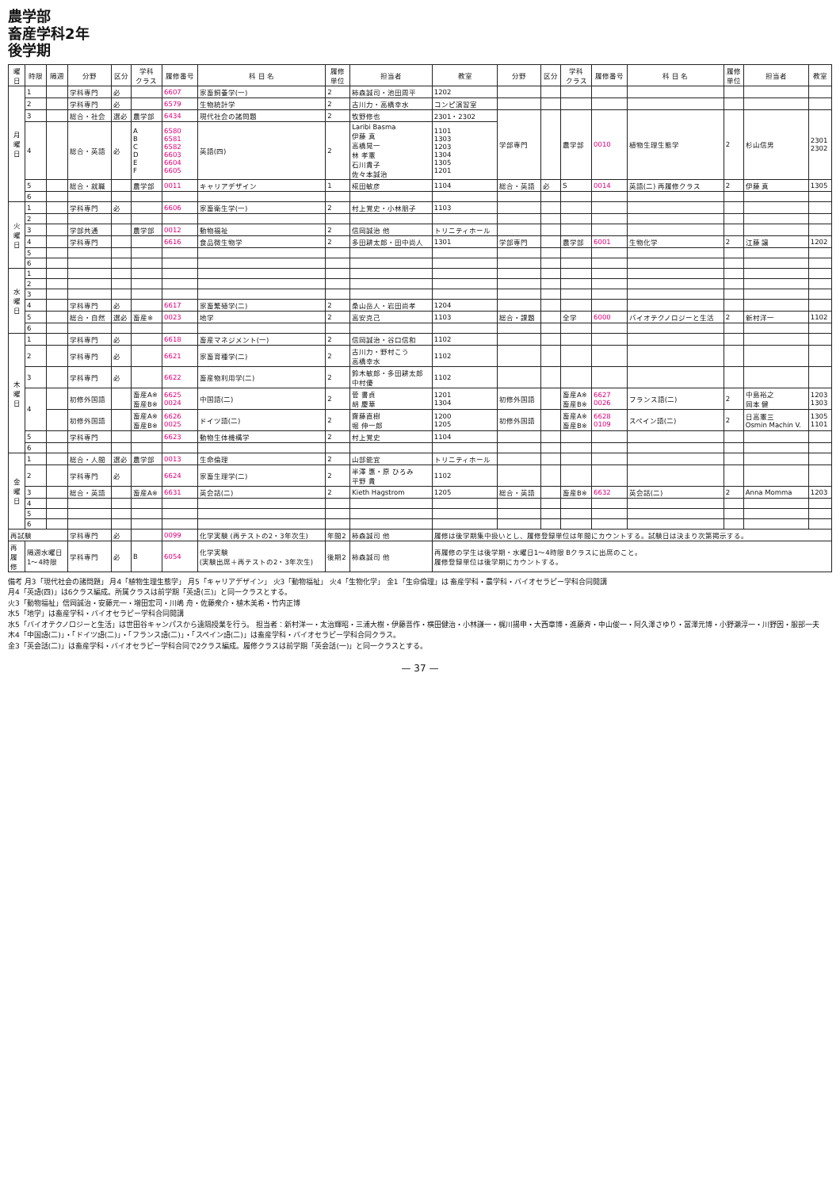農学部
畜産学科2年
後学期
| 曜日 | 時限 | 隔週 | 分野 | 区分 | 学科 クラス | 履修番号 | 科 目 名 | 履修 単位 | 担当者 | 教室 | 分野 | 区分 | 学科 クラス | 履修番号 | 科 目 名 | 履修 単位 | 担当者 | 教室 |
| --- | --- | --- | --- | --- | --- | --- | --- | --- | --- | --- | --- | --- | --- | --- | --- | --- | --- | --- |
| 月 曜 日 | 1 | | 学科専門 | 必 | | 6607 | 家畜飼養学(一) | 2 | 柿森誠司・池田周平 | 1202 | | | | | | | | |
| | 2 | | 学科専門 | 必 | | 6579 | 生物統計学 | 2 | 古川力・高橋幸水 | コンピ演習室 | | | | | | | | |
| | 3 | | 総合・社会 | 選必 | 農学部 | 6434 | 現代社会の諸問題 | 2 | 牧野修也 | 2301・2302 | 学部専門 | | 農学部 | 0010 | 植物生理生態学 | 2 | 杉山信男 | 2301 2302 |
| | 4 | | 総合・英語 | 必 | A B C D E F | 6580 6581 6582 6603 6604 6605 | 英語(四) | 2 | Laribi Basma 伊藤 真 高橋晃一 林 孝憲 石川貴子 佐々本誠治 | 1101 1303 1203 1304 1305 1201 | | | | | | | | |
| | 5 | | 総合・就職 | | 農学部 | 0011 | キャリアデザイン | 1 | 椛田敏彦 | 1104 | 総合・英語 | 必 | S | 0014 | 英語(二) 再履修クラス | 2 | 伊藤 真 | 1305 |
| | 6 | | | | | | | | | | | | | | | | | |
| 火 曜 日 | 1 | | 学科専門 | 必 | | 6606 | 家畜衛生学(一) | 2 | 村上覚史・小林朋子 | 1103 | | | | | | | | |
| | 2 | | | | | | | | | | | | | | | | | |
| | 3 | | 学部共通 | | 農学部 | 0012 | 動物福祉 | 2 | 信岡誠治 他 | トリニティホール | | | | | | | | |
| | 4 | | 学科専門 | | | 6616 | 食品微生物学 | 2 | 多田耕太郎・田中尚人 | 1301 | 学部専門 | | 農学部 | 6001 | 生物化学 | 2 | 江藤 譲 | 1202 |
| | 5 | | | | | | | | | | | | | | | | | |
| | 6 | | | | | | | | | | | | | | | | | |
| 水 曜 日 | 1 | | | | | | | | | | | | | | | | | |
| | 2 | | | | | | | | | | | | | | | | | |
| | 3 | | | | | | | | | | | | | | | | | |
| | 4 | | 学科専門 | 必 | | 6617 | 家畜繁殖学(二) | 2 | 桑山岳人・岩田尚孝 | 1204 | | | | | | | | |
| | 5 | | 総合・自然 | 選必 | 畜産※ | 0023 | 地学 | 2 | 高安克己 | 1103 | 総合・課題 | | 全学 | 6000 | バイオテクノロジーと生活 | 2 | 新村洋一 | 1102 |
| | 6 | | | | | | | | | | | | | | | | | |
| 木 曜 日 | 1 | | 学科専門 | 必 | | 6618 | 畜産マネジメント(一) | 2 | 信岡誠治・谷口信和 | 1102 | | | | | | | | |
| | 2 | | 学科専門 | 必 | | 6621 | 家畜育種学(二) | 2 | 古川力・野村こう 高橋幸水 | 1102 | | | | | | | | |
| | 3 | | 学科専門 | 必 | | 6622 | 畜産物利用学(二) | 2 | 鈴木敏郎・多田耕太郎 中村優 | 1102 | | | | | | | | |
| | 4 | | 初修外国語 | | 畜産A※ 畜産B※ | 6625 0024 | 中国語(二) | 2 | 菅 書貞 胡 慶華 | 1201 1304 | 初修外国語 | | 畜産A※ 畜産B※ | 6627 0026 | フランス語(二) | 2 | 中島裕之 岡本 健 | 1203 1303 |
| | | | 初修外国語 | | 畜産A※ 畜産B※ | 6626 0025 | ドイツ語(二) | 2 | 齋藤直樹 堀 伸一郎 | 1200 1205 | 初修外国語 | | 畜産A※ 畜産B※ | 6628 0109 | スペイン語(二) | 2 | 日高憲三 Osmin Machin V. | 1305 1101 |
| | 5 | | 学科専門 | | | 6623 | 動物生体機構学 | 2 | 村上覚史 | 1104 | | | | | | | | |
| | 6 | | | | | | | | | | | | | | | | | |
| 金 曜 日 | 1 | | 総合・人間 | 選必 | 農学部 | 0013 | 生命倫理 | 2 | 山部能宜 | トリニティホール | | | | | | | | |
| | 2 | | 学科専門 | 必 | | 6624 | 家畜生理学(二) | 2 | 半澤 惠・原 ひろみ 平野 貴 | 1102 | | | | | | | | |
| | 3 | | 総合・英語 | | 畜産A※ | 6631 | 英会話(二) | 2 | Kieth Hagstrom | 1205 | 総合・英語 | | 畜産B※ | 6632 | 英会話(二) | 2 | Anna Momma | 1203 |
| | 4 | | | | | | | | | | | | | | | | | |
| | 5 | | | | | | | | | | | | | | | | | |
| | 6 | | | | | | | | | | | | | | | | | |
| 再試験 | | | 学科専門 | 必 | | 0099 | 化学実験 (再テストの2・3年次生) | 年間2 | 柿森誠司 他 | 履修は後学期集中扱いとし、履修登録単位は年間にカウントする。試験日は決まり次第掲示する。 | | | | | | | | |
| 再 履 修 | 隔週水曜日 1～4時限 | | 学科専門 | 必 | B | 6054 | 化学実験 (実験出席＋再テストの2・3年次生) | 後期2 | 柿森誠司 他 | 再履修の学生は後学期・水曜日1～4時限 Bクラスに出席のこと。 履修登録単位は後学期にカウントする。 | | | | | | | | |
備考 月3「現代社会の諸問題」 月4「植物生理生態学」 月5「キャリアデザイン」 火3「動物福祉」 火4「生物化学」 金1「生命倫理」は 畜産学科・農学科・バイオセラピー学科合同開講
月4「英語(四)」は6クラス編成。所属クラスは前学期「英語(三)」と同一クラスとする。
火3「動物福祉」信岡誠治・安藤元一・増田宏司・川嶋 舟・佐藤衆介・植木美希・竹内正博
水5「地学」は畜産学科・バイオセラピー学科合同開講
水5「バイオテクノロジーと生活」は世田谷キャンパスから遠隔授業を行う。 担当者：新村洋一・太治輝昭・三浦大樹・伊藤晋作・横田健治・小林謙一・梶川揚申・大西章博・進藤斉・中山俊一・阿久澤さゆり・冨澤元博・小野瀬淳一・川野因・服部一夫
木4「中国語(二)」・「ドイツ語(二)」・「フランス語(二)」・「スペイン語(二)」は畜産学科・バイオセラピー学科合同クラス。
金3「英会話(二)」は畜産学科・バイオセラピー学科合同で2クラス編成。履修クラスは前学期「英会話(一)」と同一クラスとする。
— 37 —